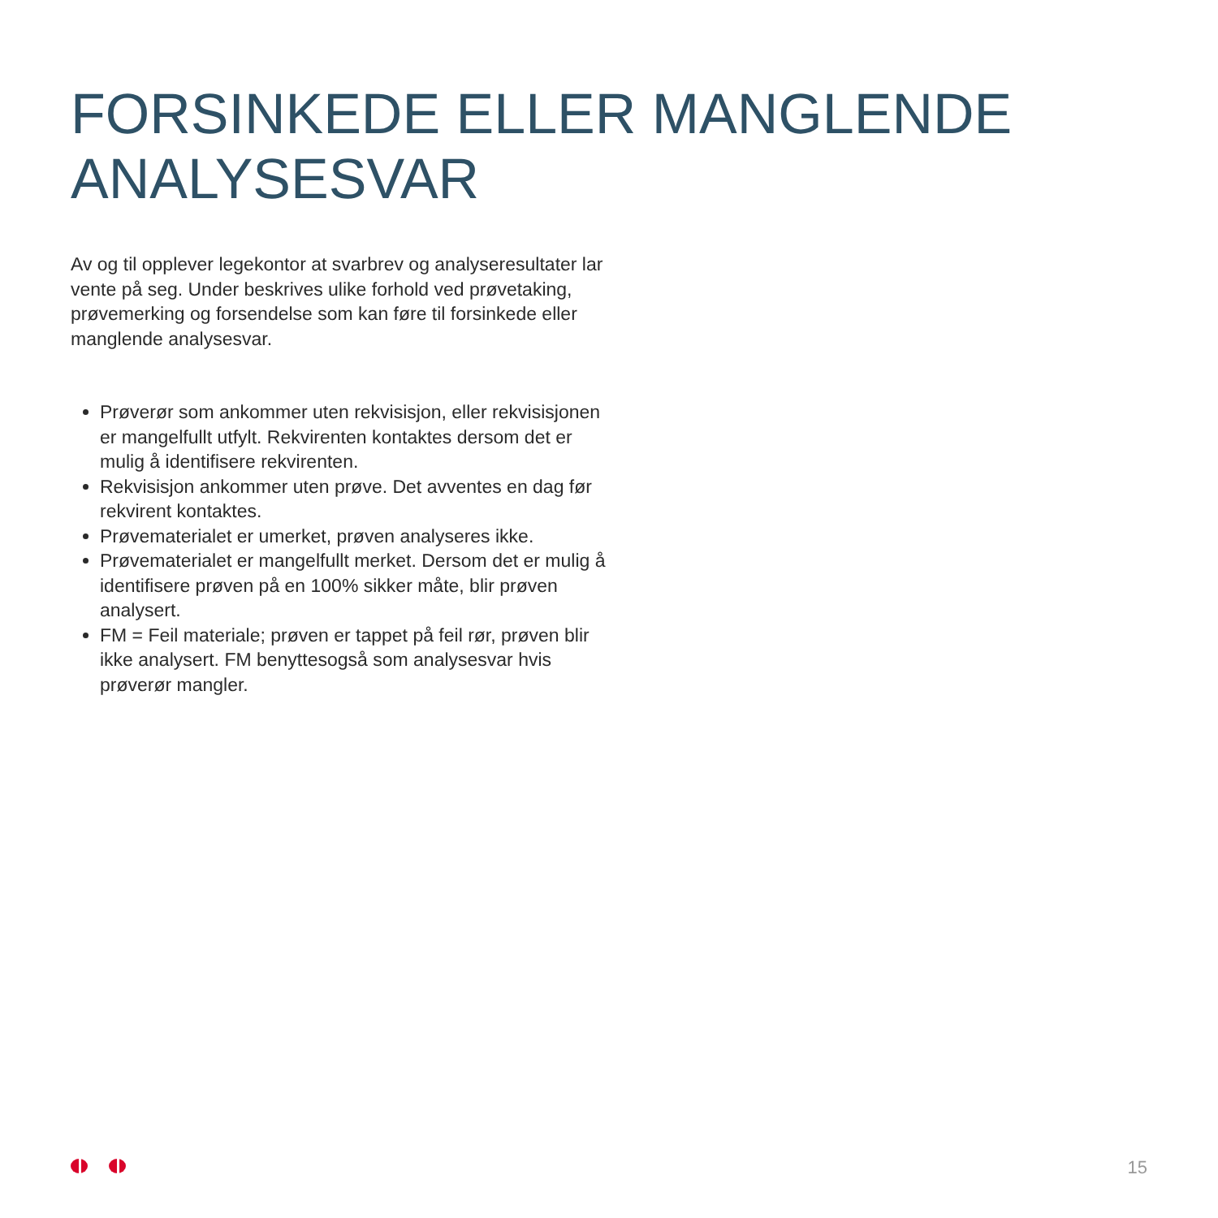FORSINKEDE ELLER MANGLENDE
ANALYSESVAR
Av og til opplever legekontor at svarbrev og analyseresultater lar vente på seg. Under beskrives ulike forhold ved prøvetaking, prøvemerking og forsendelse som kan føre til forsinkede eller manglende analysesvar.
Prøverør som ankommer uten rekvisisjon, eller rekvi­sisjonen er mangelfullt utfylt. Rekvirenten kontaktes dersom det er mulig å identifisere rekvirenten.
Rekvisisjon ankommer uten prøve. Det avventes en dag før rekvirent kontaktes.
Prøvematerialet er umerket, prøven analyseres ikke.
Prøvematerialet er mangelfullt merket. Dersom det er mulig å identifisere prøven på en 100% sikker måte, blir prøven analysert.
FM = Feil materiale; prøven er tappet på feil rør, prøven blir ikke analysert. FM benyttesogså som analysesvar hvis prøverør mangler.
15